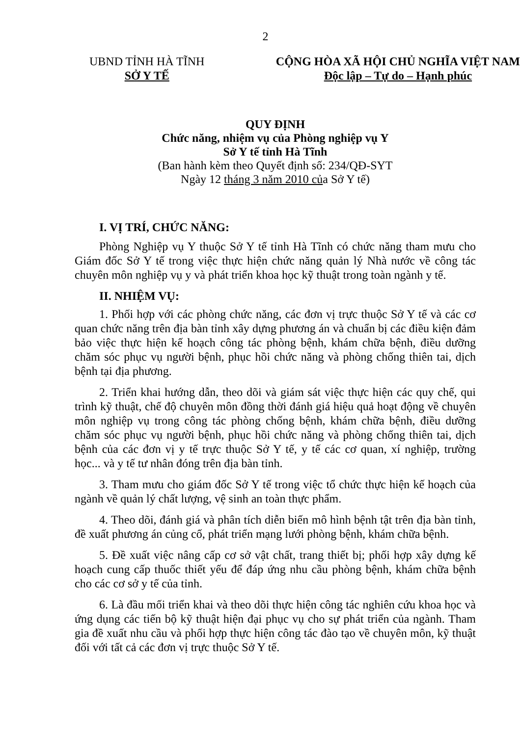2
UBND TỈNH HÀ TĨNH
SỞ Y TẾ
CỘNG HÒA XÃ HỘI CHỦ NGHĨA VIỆT NAM
Độc lập – Tự do – Hạnh phúc
QUY ĐỊNH
Chức năng, nhiệm vụ của Phòng nghiệp vụ Y
Sở Y tế tỉnh Hà Tĩnh
(Ban hành kèm theo Quyết định số: 234/QĐ-SYT
Ngày 12 tháng 3 năm 2010 của Sở Y tế)
I. VỊ TRÍ, CHỨC NĂNG:
Phòng Nghiệp vụ Y thuộc Sở Y tế tỉnh Hà Tĩnh có chức năng tham mưu cho Giám đốc Sở Y tế trong việc thực hiện chức năng quản lý Nhà nước về công tác chuyên môn nghiệp vụ y và phát triển khoa học kỹ thuật trong toàn ngành y tế.
II. NHIỆM VỤ:
1. Phối hợp với các phòng chức năng, các đơn vị trực thuộc Sở Y tế và các cơ quan chức năng trên địa bàn tỉnh xây dựng phương án và chuẩn bị các điều kiện đảm bảo việc thực hiện kế hoạch công tác phòng bệnh, khám chữa bệnh, điều dưỡng chăm sóc phục vụ người bệnh, phục hồi chức năng và phòng chống thiên tai, dịch bệnh tại địa phương.
2. Triển khai hướng dẫn, theo dõi và giám sát việc thực hiện các quy chế, qui trình kỹ thuật, chế độ chuyên môn đồng thời đánh giá hiệu quả hoạt động về chuyên môn nghiệp vụ trong công tác phòng chống bệnh, khám chữa bệnh, điều dưỡng chăm sóc phục vụ người bệnh, phục hồi chức năng và phòng chống thiên tai, dịch bệnh của các đơn vị y tế trực thuộc Sở Y tế, y tế các cơ quan, xí nghiệp, trường học... và y tế tư nhân đóng trên địa bàn tỉnh.
3. Tham mưu cho giám đốc Sở Y tế trong việc tổ chức thực hiện kế hoạch của ngành về quản lý chất lượng, vệ sinh an toàn thực phẩm.
4. Theo dõi, đánh giá và phân tích diễn biến mô hình bệnh tật trên địa bàn tỉnh, đề xuất phương án củng cố, phát triển mạng lưới phòng bệnh, khám chữa bệnh.
5. Đề xuất việc nâng cấp cơ sở vật chất, trang thiết bị; phối hợp xây dựng kế hoạch cung cấp thuốc thiết yếu để đáp ứng nhu cầu phòng bệnh, khám chữa bệnh cho các cơ sở y tế của tỉnh.
6. Là đầu mối triển khai và theo dõi thực hiện công tác nghiên cứu khoa học và ứng dụng các tiến bộ kỹ thuật hiện đại phục vụ cho sự phát triển của ngành. Tham gia đề xuất nhu cầu và phối hợp thực hiện công tác đào tạo về chuyên môn, kỹ thuật đối với tất cả các đơn vị trực thuộc Sở Y tế.